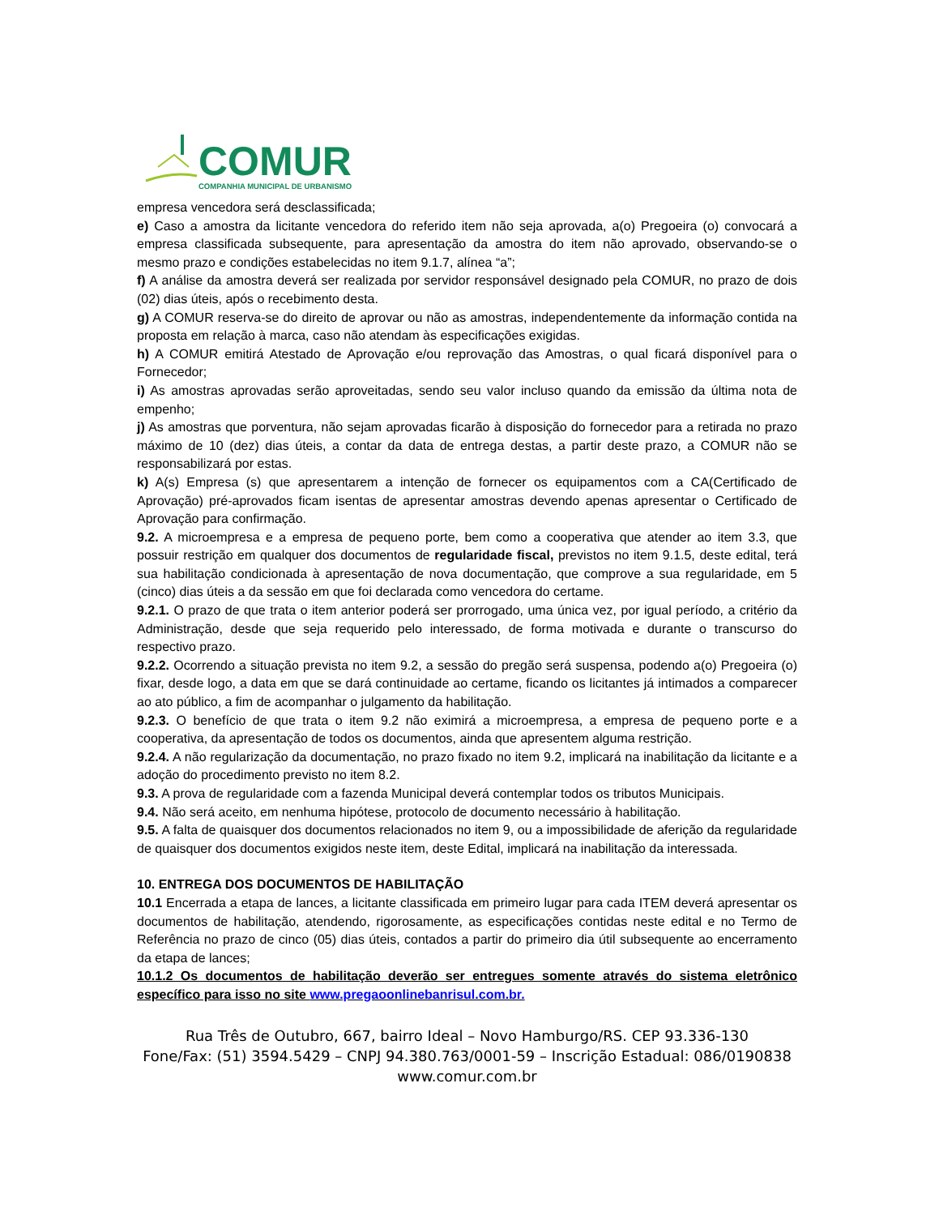COMUR
COMPANHIA MUNICIPAL DE URBANISMO
empresa vencedora será desclassificada;
e) Caso a amostra da licitante vencedora do referido item não seja aprovada, a(o) Pregoeira (o) convocará a empresa classificada subsequente, para apresentação da amostra do item não aprovado, observando-se o mesmo prazo e condições estabelecidas no item 9.1.7, alínea “a”;
f) A análise da amostra deverá ser realizada por servidor responsável designado pela COMUR, no prazo de dois (02) dias úteis, após o recebimento desta.
g) A COMUR reserva-se do direito de aprovar ou não as amostras, independentemente da informação contida na proposta em relação à marca, caso não atendam às especificações exigidas.
h) A COMUR emitirá Atestado de Aprovação e/ou reprovação das Amostras, o qual ficará disponível para o Fornecedor;
i) As amostras aprovadas serão aproveitadas, sendo seu valor incluso quando da emissão da última nota de empenho;
j) As amostras que porventura, não sejam aprovadas ficarão à disposição do fornecedor para a retirada no prazo máximo de 10 (dez) dias úteis, a contar da data de entrega destas, a partir deste prazo, a COMUR não se responsabilizará por estas.
k) A(s) Empresa (s) que apresentarem a intenção de fornecer os equipamentos com a CA(Certificado de Aprovação) pré-aprovados ficam isentas de apresentar amostras devendo apenas apresentar o Certificado de Aprovação para confirmação.
9.2. A microempresa e a empresa de pequeno porte, bem como a cooperativa que atender ao item 3.3, que possuir restrição em qualquer dos documentos de regularidade fiscal, previstos no item 9.1.5, deste edital, terá sua habilitação condicionada à apresentação de nova documentação, que comprove a sua regularidade, em 5 (cinco) dias úteis a da sessão em que foi declarada como vencedora do certame.
9.2.1. O prazo de que trata o item anterior poderá ser prorrogado, uma única vez, por igual período, a critério da Administração, desde que seja requerido pelo interessado, de forma motivada e durante o transcurso do respectivo prazo.
9.2.2. Ocorrendo a situação prevista no item 9.2, a sessão do pregão será suspensa, podendo a(o) Pregoeira (o) fixar, desde logo, a data em que se dará continuidade ao certame, ficando os licitantes já intimados a comparecer ao ato público, a fim de acompanhar o julgamento da habilitação.
9.2.3. O benefício de que trata o item 9.2 não eximirá a microempresa, a empresa de pequeno porte e a cooperativa, da apresentação de todos os documentos, ainda que apresentem alguma restrição.
9.2.4. A não regularização da documentação, no prazo fixado no item 9.2, implicará na inabilitação da licitante e a adoção do procedimento previsto no item 8.2.
9.3. A prova de regularidade com a fazenda Municipal deverá contemplar todos os tributos Municipais.
9.4. Não será aceito, em nenhuma hipótese, protocolo de documento necessário à habilitação.
9.5. A falta de quaisquer dos documentos relacionados no item 9, ou a impossibilidade de aferição da regularidade de quaisquer dos documentos exigidos neste item, deste Edital, implicará na inabilitação da interessada.
10. ENTREGA DOS DOCUMENTOS DE HABILITAÇÃO
10.1 Encerrada a etapa de lances, a licitante classificada em primeiro lugar para cada ITEM deverá apresentar os documentos de habilitação, atendendo, rigorosamente, as especificações contidas neste edital e no Termo de Referência no prazo de cinco (05) dias úteis, contados a partir do primeiro dia útil subsequente ao encerramento da etapa de lances;
10.1.2 Os documentos de habilitação deverão ser entregues somente através do sistema eletrônico específico para isso no site www.pregaoonlinebanrisul.com.br.
Rua Três de Outubro, 667, bairro Ideal – Novo Hamburgo/RS. CEP 93.336-130
Fone/Fax: (51) 3594.5429 – CNPJ 94.380.763/0001-59 – Inscrição Estadual: 086/0190838
www.comur.com.br